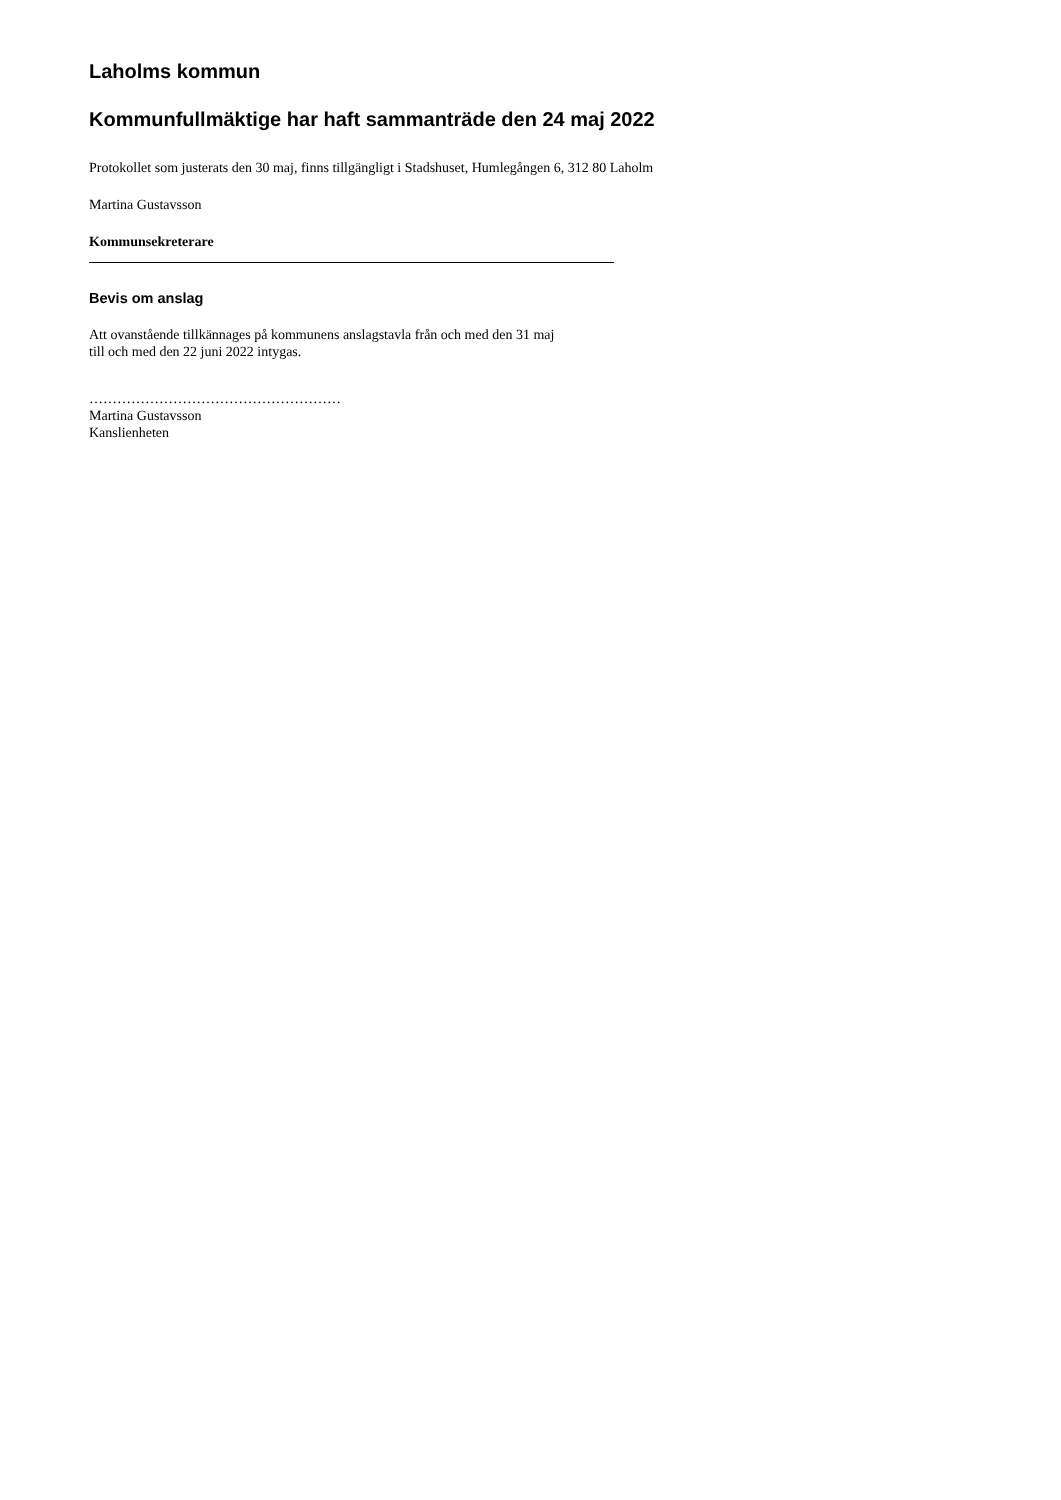Laholms kommun
Kommunfullmäktige har haft sammanträde den 24 maj 2022
Protokollet som justerats den 30 maj, finns tillgängligt i Stadshuset, Humlegången 6, 312 80 Laholm
Martina Gustavsson
Kommunsekreterare
Bevis om anslag
Att ovanstående tillkännages på kommunens anslagstavla från och med den 31 maj
till och med den 22 juni 2022 intygas.
………………………………………………
Martina Gustavsson
Kanslienheten